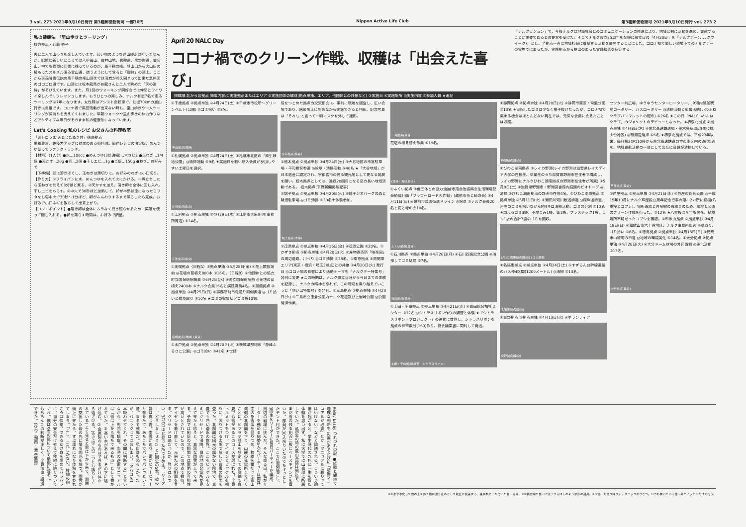3 vol. 273 2021年9月10日発行 第3種郵便物認可 一部30円 Nippon Active Life Club 第3種郵便物認可 2021年9月10日発行 vol. 273 2
私の健康法 「里山歩きとツーリング」
枚方拠点・近藤 秀子
夫と二人で山歩きを楽しんでいます。若い頃のような連山縦走は叶いませんが、記憶に新しいところでは八甲田山、白神山地、乗鞍岳、熊野古道、愛宕山、中でも強烈に印象に残っているのが、高千穂の峰。登山口から火山灰の積もったズルズル滑る登山道、這うようにして登ると「御鉢」の頂上。ここから天孫降臨伝説の高千穂の峰山頂までは溶岩が冷え固まって出来た急斜面のゴロゴロ道です。山頂には坂本龍馬がお龍さんと二人で眺めた「天の逆鉾」がそびえています。また、月1回のウォーキング同好会では仲間とワイワイ楽しんでリフレッシュします。もうひとつの楽しみ、ナルク有志7名で走るツーリングは7年になります。女性陣はアシスト自転車で、往復70kmの嵐山行きは自慢です。コロナ禍で集団活動が出来ない時も、里山歩きや一人ツーリングが気持ちを支えてくれました。早朝ウォークや里山歩きの体力作りなどアクティブな毎日がそのまま私の健康法になっています。
Let's Cooking 私のレシピ お父さんの料理教室
「卵トロうま 天とじたぬき丼」徳島拠点
栄養豊富、免疫力アップに効果のある卵料理。節約レシピの決定版、めんつゆ使ってラクラク・ランチ。
【材料】(1人分) ●水…100cc ●めんつゆ(3倍濃縮)…大さじ2 ●玉ねぎ…1/4個 ●天かす…20g ●卵…2個 ●干しエビ…3g ●ご飯…150g ●ねぎ…お好みで
【下準備】卵は溶きほぐし、玉ねぎは薄切りに。お好みのねぎは小口切り。
【作り方】①フライパンに水、めんつゆを入れて火にかける。一煮立ちしたら玉ねぎを加えて3分ほど煮る。②天かすを加え、溶き卵を全体に回し入れ、干しエビをちらす。③中火で30秒ほど加熱して、卵が半熟状態になったらフタをし弱中火で30秒〜1分ほど、卵がふんわりするまで蒸らしたら完成。お好みで小口ネギを散らして出来上がり。
【コツ・ポイント】●溶き卵は全体にムラなく行き渡らせるために菜箸を使って回し入れる。●卵を蒸らす時間は、お好みで調整。
April 20 NALC Day
コロナ禍でのクリーン作戦、収穫は「出会えた喜び」
「ナルクビジョン」で、今後ナルクは地域社会とのコミュニケーションの推進により、地域と共に活動を進め、貢献することが重要であるとの提言を受けた。そこでナルク設立25周年を契機に設立日の「4月20日」を「ナルクデー(ナルクウイーク)」とし、全拠点一斉に地域社会に貢献する活動を展開することにした。コロナ禍で厳しい環境下でのナルクデーの実施ではあったが、実施拠点から提出のあった実践報告を紹介する。
掲載順:北から各拠点 掲載内容:①実施拠点またはエリア ②実施団体の構成(拠点単独、エリア、他団体との共催など) ③実施日 ④実施場所 ◎実施内容 ⑤参加人員 ★追記
①千歳拠点 ②拠点単独 ③4月24日(土) ④千歳市市役所〜グリーンベルト(公園) ◎ゴミ拾い ⑤8名。
千歳拠点(清掃)
①札幌拠点 ②拠点単独 ③4月24日(土) ④札幌市北区の「麻生緑地公園」◎清掃活動 ⑤9名 ★実施日を若い新入会員が参加しやすい土曜日を選択。
札幌拠点(集合)
①江別拠点 ②拠点単独 ③4月29日(木) ④江別市大麻新町(事務所周辺) ⑤14名。
江別拠点(集合)
①美幌拠点〈日程A〉②拠点単独 ③5月28日(金) ④陸上競技場前 ◎花壇の苗植え800本 ⑤16名。〈日程B〉②他団体との協力:町立国保病院職員 ③6月2日(水) ④町立国保病院前 ◎花壇の苗植え2400本 ⑤ナルク会員16名と病院職員4名。①函館拠点 ②拠点単独 ③4月25日(日) ④事務所前市電通り両側歩道 ◎ゴミ拾いと雑草取り ⑤10名 ★ゴミの収集状況ゴミ袋10個。
函館拠点(清掃) (集合)
①水戸拠点 ②拠点単独 ③4月20日(火) ④茨城県那珂市「静峰ふるさと公園」◎ゴミ拾い ⑤41名 ★世話
役をつとめた拠点の交流部会は、事前に現地を調査し、広い会場であり、感染防止に努めながら実施できると判断。記念写真は「それ!」と言って一瞬マスクを外して撮影。
水戸拠点(集合)
①栃木拠点 ②拠点単独 ③4月24日(土) ④大谷地区の市営駐車場・平和観音参道 ◎除草・清掃活動 ⑤40名 ★「大谷地域」が日本遺産に認定され、宇都宮市の誇る観光地として更なる発展を願い、栃木拠点としては、連続20回目となる息の長い地域活動である。 栃木拠点(下野新聞掲載記事)
①銚子拠点 ②拠点単独 ③4月20日(火) ④銚子ジオパークの森と隣接駐車場 ◎ゴミ清掃 ⑤30名十体験参加。
銚子拠点(清掃)
①茂原拠点 ②拠点単独 ③4月16日(金) ④茂原公園 ⑤20名。①かずさ拠点 ②拠点単独 ③4月20日(火) ④産物直売所「味楽囲」の周辺道路、川べり ◎ゴミ清掃 ⑤28名。①東京拠点 ②南関東エリア(東京・横浜・埼玉3拠点)との共催 ③4月20日(火) 発行日 ◎コロナ禍の影響により活動テーマを「ナルクデー特集号」発刊に変更 ★この時期は、ナルク設立当時から今日までの体験を記録し、ナルクの精神を忘れず、この時期を乗り越えていこうと「想い出特集号」を発刊。①三島拠点 ②拠点単独 ③4月20日(火) ④三島市立徳倉公園内ナルク花壇及び上岩崎公園 ◎公園清掃作業、
三島拠点(集合)
花壇の植え替え作業 ⑤19名。
(清掃) (植え替え)
①ふくい拠点 ②他団体との協力:越前市南自治振興会生活環境部会植栽計画「フラワーロード大作戦」(越前市花と緑の会) ③4月11日(日) ④越前市菜園街道ドライン ◎除草 ⑤ナルク会員20名と花と緑の会10名。
ふくい拠点(清掃)
①石川拠点 ②拠点単独 ③4月26日(月) ④石川四高記念公園 ◎清掃してゴミ処理 ⑤7名。
石川拠点(清掃)
①上田・千曲拠点 ②拠点単独 ③4月21日(水) ④真田総合福祉センター ⑤12名 ◎シトラスリボン作りの講習と体験 ★「シトラスリボン・プロジェクト」の運動に賛同し、シトラスリボンを拠点の世帯数分(160)作り、総会議案書に同封して発送。
上田・千曲拠点(講習) (シトラスリボン)
①静岡拠点 ②拠点単独 ③4月20日(火) ④静岡市葵区・常盤公園 ⑤13名 ★目指したゴミは少なく拍子抜けだったが、コロナ禍で集まる機会はほとんどない現在では、元気な会員に会えたことは収穫。
静岡拠点(集合)
①びわこ湖南拠点 ②レイカ野洲(レイカ野洲は滋賀県レイカディア大学の在校生、卒業生のうち滋賀県野洲市在住者で構成し、レイカ野洲にナルクびわこ湖南拠点の野洲市在住者が所属) ③5月8日(土) ④滋賀県野洲市・野洲図書館内庭園のビオトープ ◎清掃 ⑤びわこ湖南拠点の野洲市在住4名。①びわこ南東拠点 ②拠点単独 ③5月11日(火) ④瀬田川河川敷遊歩道 ◎両岸遊歩道、河岸のゴミを拾いながら約4キロ清掃活動、ゴミの分別 ⑤10名 ★燃えるゴミ3袋、不燃ごみ1袋、缶1袋、プラスチック1袋、ビン1袋の合計7袋のゴミを回収。
びわこ南東拠点(集合) (ゴミ運搬)
①名張東拠点 ②拠点単独 ③4月24日(土) ④すずらん台幹線道路のバス停4区間(1200メートル) ◎清掃 ⑤13名。
名張東拠点(集合)
①交野拠点 ②拠点単独 ③4月13日(火) ④ボランティア
交野拠点(集合)
センター前広場、ゆうゆうセンターロータリー、JR河内磐船駅前ロータリー、バスロータリー ◎清掃活動と広報活動(いわふねクラブパンフレットの配布) ⑤26名 ★この日「NALCいわふねクラブ」のジャケットのデビューとなった。①堺泉北拠点 ②拠点単独 ③4月8日(木) ④泉北高速鉄道栂・美木多駅周辺(主に桃山台地区) ◎駅周辺清掃 ⑤6名 ★堺泉北拠点では、平成23年以来、毎月第2(木)10時から泉北高速鉄道の堺市南区内の3駅周辺を、地域貢献活動の一環として交互に会員が清掃している。
芦屋拠点(集合)
①芦屋拠点 ②拠点単独 ③4月21日(水) ④芦屋市総合公園 ◎平成15年10月にナルク芦屋設立周年記念行事の際、2カ所に植樹(八重桜とコブシ)。場所確認と再植樹の段取りのため、現地と公園のクリーン作戦を行った。⑤12名 ★八重桜は今年も開花、植樹場所不明だったコブシを確認。①和歌山拠点 ②拠点単独 ③4月18日(日) ④和歌山市六十谷地区、ナルク事務所周辺 ◎草取り、ゴミ拾い ⑤6名。①徳島拠点 ②拠点単独 ③4月18日(日) ④徳島市山城町の市道 ◎地域の環境美化 ⑤14名。①大分拠点 ②拠点単独 ③4月20日(火) ④大分ドーム球場の外苑西側 ◎美化活動 ⑤13名。
大分拠点(集合)
Relay Essay つれづれの記 ●経験と観察で適確な判断を 災害があるたびに「避難マニュアルが必要」とか「マニュアルに頼りってはいけない」などと論議される。こういう論議が起こると、学生時代の九死に一生を得た体験を思い出す。私は大学では山岳部に所属していた。3回生の時の夏山合宿は剣岳で、まだ雪の残る剣沢二股にベースキャンプを置いた。部員が30人余りいたのでちょっとしたテント村ができた。ここで2週間過ごし、3回生をリーダーに毎日パーティーを編成、周辺の岩場に挑んだ。そんな或る日、私がリーダーを務める総勢6人のパーティーは南斜面の急雪渓を登りつめ、稜線を横切って富山湾側の北斜面を下り、山麓の発電所まで行くことに。ヒマラヤ登山を想定しての訓練で真夏でも雪があるこのコースが選ばれた。全員ヘルメットをつけ、アイゼンとピッケルを頼りに、照りつける太陽で眩しい白雪の斜面を登った。北斜面は陽光の届かない陰地で、真夏でも冷い蒼氷の世界。ここをピッケルを支えにグリセードで滑降。目的地の発電所が見えて来たと思うと、真黒な雨雲が上って来る。予報では剣岳の北斜面では雷雨の可能性が高いとされていたので、この地点で撤収。アイゼンを着け直して、元来た氷の斜面を登る。グリセードは楽だったが、登りはきつい。3分の2ほど登った所で小休止。「リーダー、どうしましょう?」と1回生のS君。彼の唇は真っ青。雨雲が迫り、雷がヒューヒューと音をたて、あちこちでパシッパシッという音。まるで戦場だ。私自身も恐ろしかったが、パニックってはおしまい。「タバコを1本吸わせてくれ。その間に判断する」と言いながら、周囲を観察。当時の避雷マニュアルは『雷は上から落ちて来るもの』として書かれていた。①高い木があれば、その下に逃げ込む。②金属製のものはできるだけ体から遠ざける。(今ではこの二つとも誤りとされている) よく見ると雷は下から来て、周囲の突出した岩の先に落ち閃光を放つ。雨雲が頭上に来たら、ずぶ濡れになり体熱を奪われてしまう。「よし、これしかない。稜線の向こうは快晴。できるだけ身を屈めてバラバラに、自分の安全だけ考えて稜線に辿りついてくれ。僕はS君の後について最後に登る」。もちろんこの判断が正しく、全員無事に帰還できた。(びわこ湖西・池本盛雄)
※①氷や氷化した雪の上を歩く際に滑り止めとして靴底に装着する、金属製の爪が付いた登山用具。※②積雪期の登山に使うつるはしのような形の道具。※③雪山を滑り降りるテクニックのひとつ。いつも履いている登山靴とピッケルだけで行う。